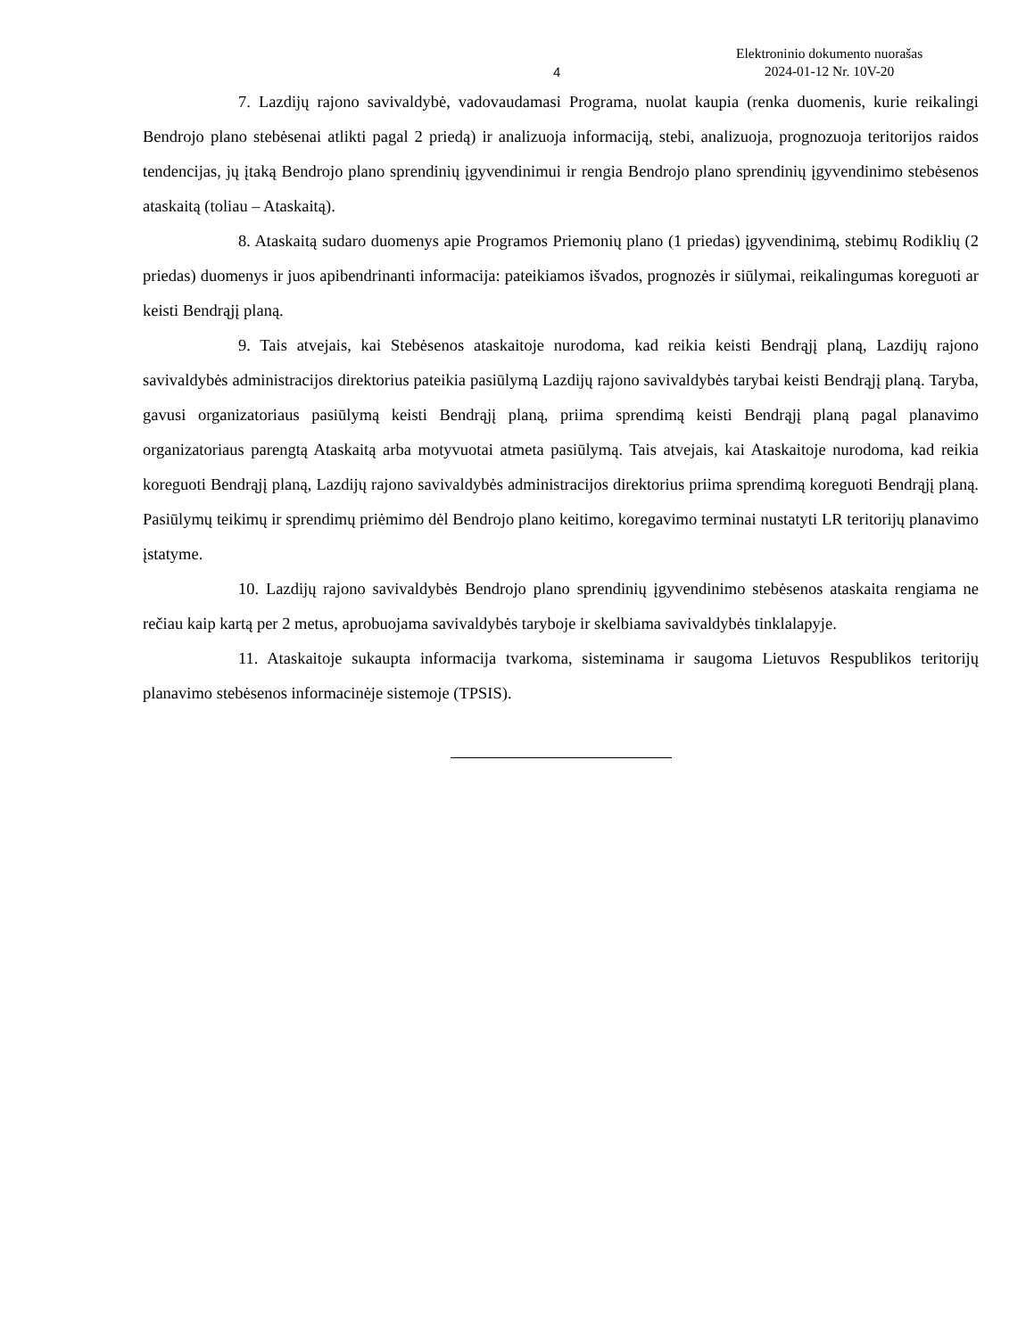4
Elektroninio dokumento nuorašas
2024-01-12 Nr. 10V-20
7. Lazdijų rajono savivaldybė, vadovaudamasi Programa, nuolat kaupia (renka duomenis, kurie reikalingi Bendrojo plano stebėsenai atlikti pagal 2 priedą) ir analizuoja informaciją, stebi, analizuoja, prognozuoja teritorijos raidos tendencijas, jų įtaką Bendrojo plano sprendinių įgyvendinimui ir rengia Bendrojo plano sprendinių įgyvendinimo stebėsenos ataskaitą (toliau – Ataskaitą).
8. Ataskaitą sudaro duomenys apie Programos Priemonių plano (1 priedas) įgyvendinimą, stebimų Rodiklių (2 priedas) duomenys ir juos apibendrinanti informacija: pateikiamos išvados, prognozės ir siūlymai, reikalingumas koreguoti ar keisti Bendrąjį planą.
9. Tais atvejais, kai Stebėsenos ataskaitoje nurodoma, kad reikia keisti Bendrąjį planą, Lazdijų rajono savivaldybės administracijos direktorius pateikia pasiūlymą Lazdijų rajono savivaldybės tarybai keisti Bendrąjį planą. Taryba, gavusi organizatoriaus pasiūlymą keisti Bendrąjį planą, priima sprendimą keisti Bendrąjį planą pagal planavimo organizatoriaus parengtą Ataskaitą arba motyvuotai atmeta pasiūlymą. Tais atvejais, kai Ataskaitoje nurodoma, kad reikia koreguoti Bendrąjį planą, Lazdijų rajono savivaldybės administracijos direktorius priima sprendimą koreguoti Bendrąjį planą. Pasiūlymų teikimų ir sprendimų priėmimo dėl Bendrojo plano keitimo, koregavimo terminai nustatyti LR teritorijų planavimo įstatyme.
10. Lazdijų rajono savivaldybės Bendrojo plano sprendinių įgyvendinimo stebėsenos ataskaita rengiama ne rečiau kaip kartą per 2 metus, aprobuojama savivaldybės taryboje ir skelbiama savivaldybės tinklalapyje.
11. Ataskaitoje sukaupta informacija tvarkoma, sisteminama ir saugoma Lietuvos Respublikos teritorijų planavimo stebėsenos informacinėje sistemoje (TPSIS).